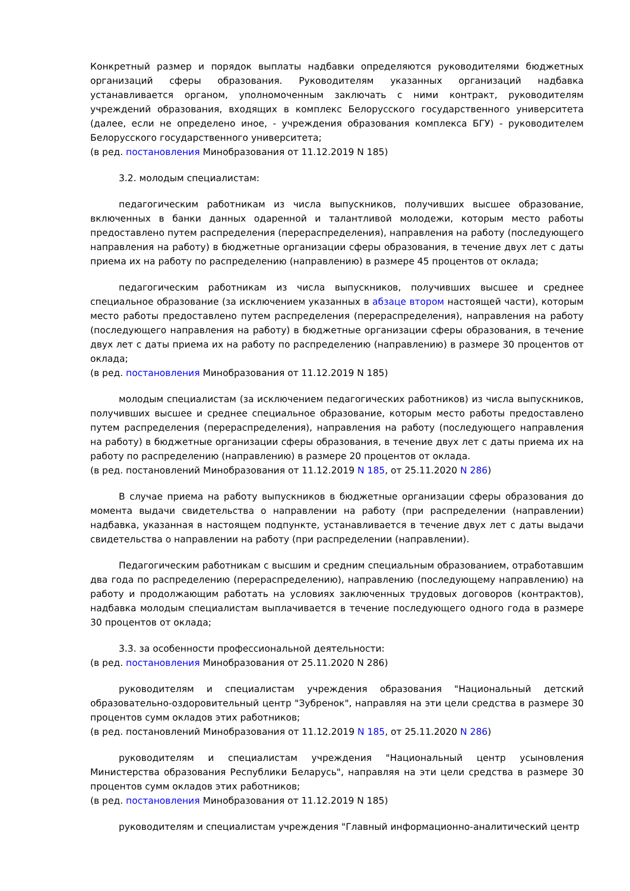Конкретный размер и порядок выплаты надбавки определяются руководителями бюджетных организаций сферы образования. Руководителям указанных организаций надбавка устанавливается органом, уполномоченным заключать с ними контракт, руководителям учреждений образования, входящих в комплекс Белорусского государственного университета (далее, если не определено иное, - учреждения образования комплекса БГУ) - руководителем Белорусского государственного университета;
(в ред. постановления Минобразования от 11.12.2019 N 185)
3.2. молодым специалистам:
педагогическим работникам из числа выпускников, получивших высшее образование, включенных в банки данных одаренной и талантливой молодежи, которым место работы предоставлено путем распределения (перераспределения), направления на работу (последующего направления на работу) в бюджетные организации сферы образования, в течение двух лет с даты приема их на работу по распределению (направлению) в размере 45 процентов от оклада;
педагогическим работникам из числа выпускников, получивших высшее и среднее специальное образование (за исключением указанных в абзаце втором настоящей части), которым место работы предоставлено путем распределения (перераспределения), направления на работу (последующего направления на работу) в бюджетные организации сферы образования, в течение двух лет с даты приема их на работу по распределению (направлению) в размере 30 процентов от оклада;
(в ред. постановления Минобразования от 11.12.2019 N 185)
молодым специалистам (за исключением педагогических работников) из числа выпускников, получивших высшее и среднее специальное образование, которым место работы предоставлено путем распределения (перераспределения), направления на работу (последующего направления на работу) в бюджетные организации сферы образования, в течение двух лет с даты приема их на работу по распределению (направлению) в размере 20 процентов от оклада.
(в ред. постановлений Минобразования от 11.12.2019 N 185, от 25.11.2020 N 286)
В случае приема на работу выпускников в бюджетные организации сферы образования до момента выдачи свидетельства о направлении на работу (при распределении (направлении) надбавка, указанная в настоящем подпункте, устанавливается в течение двух лет с даты выдачи свидетельства о направлении на работу (при распределении (направлении).
Педагогическим работникам с высшим и средним специальным образованием, отработавшим два года по распределению (перераспределению), направлению (последующему направлению) на работу и продолжающим работать на условиях заключенных трудовых договоров (контрактов), надбавка молодым специалистам выплачивается в течение последующего одного года в размере 30 процентов от оклада;
3.3. за особенности профессиональной деятельности:
(в ред. постановления Минобразования от 25.11.2020 N 286)
руководителям и специалистам учреждения образования "Национальный детский образовательно-оздоровительный центр "Зубренок", направляя на эти цели средства в размере 30 процентов сумм окладов этих работников;
(в ред. постановлений Минобразования от 11.12.2019 N 185, от 25.11.2020 N 286)
руководителям и специалистам учреждения "Национальный центр усыновления Министерства образования Республики Беларусь", направляя на эти цели средства в размере 30 процентов сумм окладов этих работников;
(в ред. постановления Минобразования от 11.12.2019 N 185)
руководителям и специалистам учреждения "Главный информационно-аналитический центр